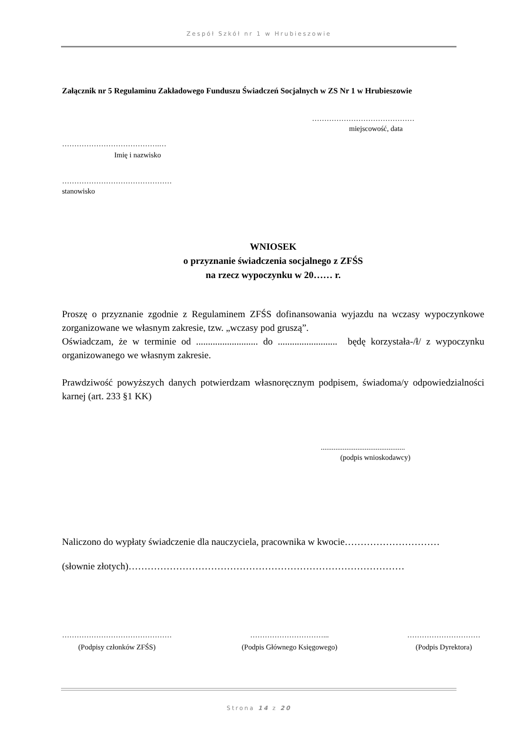Zespół Szkół nr 1 w Hrubieszowie
Załącznik nr 5 Regulaminu Zakładowego Funduszu Świadczeń Socjalnych w ZS Nr 1 w Hrubieszowie
……………………………………
miejscowość, data
………………………………….…
Imię i nazwisko
………………………………………
stanowisko
WNIOSEK
o przyznanie świadczenia socjalnego z ZFŚS
na rzecz wypoczynku w 20…… r.
Proszę o przyznanie zgodnie z Regulaminem ZFŚS dofinansowania wyjazdu na wczasy wypoczynkowe zorganizowane we własnym zakresie, tzw. „wczasy pod gruszą”.
Oświadczam, że w terminie od .......................... do ......................... będę korzystała-/ł/ z wypoczynku organizowanego we własnym zakresie.
Prawdziwość powyższych danych potwierdzam własnoręcznym podpisem, świadoma/y odpowiedzialności karnej (art. 233 §1 KK)
..............................................
(podpis wnioskodawcy)
Naliczono do wypłaty świadczenie dla nauczyciela, pracownika w kwocie…………………………
(słownie złotych)……………………………………………………………………………
………………………………………
(Podpisy członków ZFŚS)
…………………………...
(Podpis Głównego Księgowego)
…………………………
(Podpis Dyrektora)
Strona 14 z 20